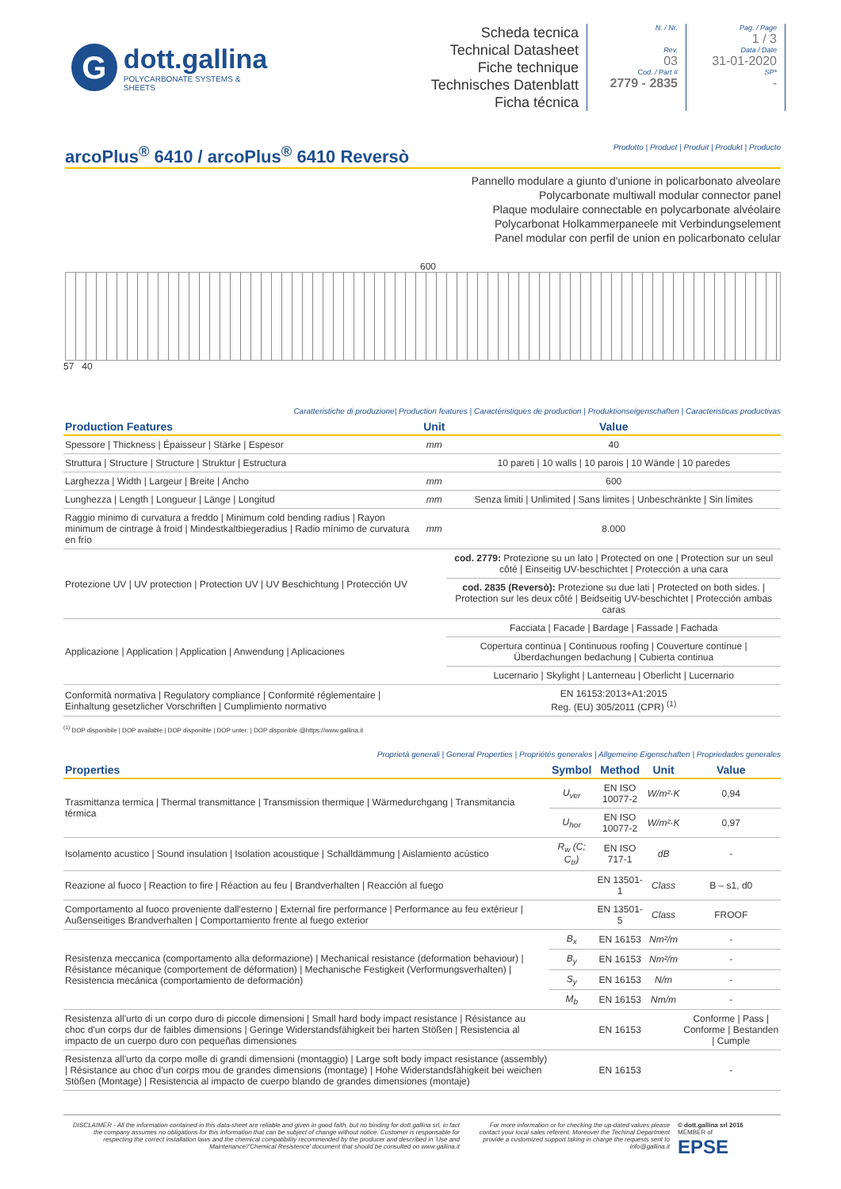G
dott.gallina
POLYCARBONATE SYSTEMS & SHEETS
Scheda tecnica
Technical Datasheet
Fiche technique
Technisches Datenblatt
Ficha técnica
N. / Nr.
Rev.
03
Cod. / Part #
2779 - 2835
Pag. / Page
1 / 3
Data / Date
31-01-2020
SP*
-
arcoPlus<sup>®</sup> 6410 / arcoPlus<sup>®</sup> 6410 Reversò
Prodotto | Product | Produit | Produkt | Producto
Pannello modulare a giunto d'unione in policarbonato alveolare
Polycarbonate multiwall modular connector panel
Plaque modulaire connectable en polycarbonate alvéolaire
Polycarbonat Holkammerpaneele mit Verbindungselement
Panel modular con perfil de union en policarbonato celular
600
57 40
Caratteristiche di produzione| Production features | Caractéristiques de production | Produktionseigenschaften | Caracteristicas productivas
| Production Features | Unit | Value |
| --- | --- | --- |
| Spessore / Thickness / Épaisseur / Stärke / Espesor | mm | 40 |
| Struttura / Structure / Structure / Struktur / Estructura | | 10 pareti / 10 walls / 10 parois / 10 Wände / 10 paredes |
| Larghezza / Width / Largeur / Breite / Ancho | mm | 600 |
| Lunghezza / Length / Longueur / Länge / Longitud | mm | Senza limiti / Unlimited / Sans limites / Unbeschränkte / Sin límites |
| Raggio minimo di curvatura a freddo / Minimum cold bending radius / Rayon minimum de cintrage à froid / Mindestkaltbiegeradius / Radio mínimo de curvatura en frío | mm | 8.000 |
| Protezione UV / UV protection / Protection UV / UV Beschichtung / Protección UV | | cod. 2779: Protezione su un lato / Protected on one / Protection sur un seul côté / Einseitig UV-beschichtet / Protección a una cara |
| | | cod. 2835 (Reversò): Protezione su due lati / Protected on both sides. / Protection sur les deux côté / Beidseitig UV-beschichtet / Protección ambas caras |
| Applicazione / Application / Application / Anwendung / Aplicaciones | | Facciata / Facade / Bardage / Fassade / Fachada |
| | | Copertura continua / Continuous roofing / Couverture continue / Überdachungen bedachung / Cubierta continua |
| | | Lucernario / Skylight / Lanterneau / Oberlicht / Lucernario |
| Conformità normativa / Regulatory compliance / Conformité réglementaire / Einhaltung gesetzlicher Vorschriften / Cumplimiento normativo | | EN 16153:2013+A1:2015 Reg. (EU) 305/2011 (CPR) <sup>(1)</sup> |
<sup>(1)</sup> DOP disponibile | DOP available | DOP disponible | DOP unter: | DOP disponible @https://www.gallina.it
Proprietà generali | General Properties | Propriétés generales | Allgemeine Eigenschaften | Propriedades generales
| Properties | Symbol | Method | Unit | Value |
| --- | --- | --- | --- | --- |
| Trasmittanza termica / Thermal transmittance / Transmission thermique / Wärmedurchgang / Transmitancia térmica | U<sub>ver</sub> | EN ISO 10077-2 | W/m²·K | 0,94 |
| | U<sub>hor</sub> | EN ISO 10077-2 | W/m²·K | 0,97 |
| Isolamento acustico / Sound insulation / Isolation acoustique / Schalldämmung / Aislamiento acústico | R<sub>w</sub> (C; C<sub>tr</sub>) | EN ISO 717-1 | dB | - |
| Reazione al fuoco / Reaction to fire / Réaction au feu / Brandverhalten / Reacción al fuego | | EN 13501-1 | Class | B – s1, d0 |
| Comportamento al fuoco proveniente dall'esterno / External fire performance / Performance au feu extérieur / Außenseitiges Brandverhalten / Comportamiento frente al fuego exterior | | EN 13501-5 | Class | FROOF |
| Resistenza meccanica (comportamento alla deformazione) / Mechanical resistance (deformation behaviour) / Résistance mécanique (comportement de déformation) / Mechanische Festigkeit (Verformungsverhalten) / Resistencia mecánica (comportamiento de deformación) | B<sub>x</sub> | EN 16153 | Nm²/m | - |
| | B<sub>y</sub> | EN 16153 | Nm²/m | - |
| | S<sub>y</sub> | EN 16153 | N/m | - |
| | M<sub>b</sub> | EN 16153 | Nm/m | - |
| Resistenza all'urto di un corpo duro di piccole dimensioni / Small hard body impact resistance / Résistance au choc d'un corps dur de faibles dimensions / Geringe Widerstandsfähigkeit bei harten Stößen / Resistencia al impacto de un cuerpo duro con pequeñas dimensiones | | EN 16153 | | Conforme / Pass / Conforme / Bestanden / Cumple |
| Resistenza all'urto da corpo molle di grandi dimensioni (montaggio) / Large soft body impact resistance (assembly) / Résistance au choc d'un corps mou de grandes dimensions (montage) / Hohe Widerstandsfähigkeit bei weichen Stößen (Montage) / Resistencia al impacto de cuerpo blando de grandes dimensiones (montaje) | | EN 16153 | | - |
DISCLAIMER - All the information contained in this data-sheet are reliable and given in good faith, but no binding for dott.gallina srl, in fact the company assumes no obligations for this information that can be subject of change without notice. Customer is responsable for respecting the correct installation laws and the chemical compatibility recommended by the producer and described in 'Use and Maintenance'/'Chemical Resistence' document that should be consulted on www.gallina.it
For more information or for checking the up-dated values please contact your local sales referent. Moreover the Techinal Department provide a customized support taking in charge the requests sent to info@gallina.it
© dott.gallina srl 2016
MEMBER of
EPSE